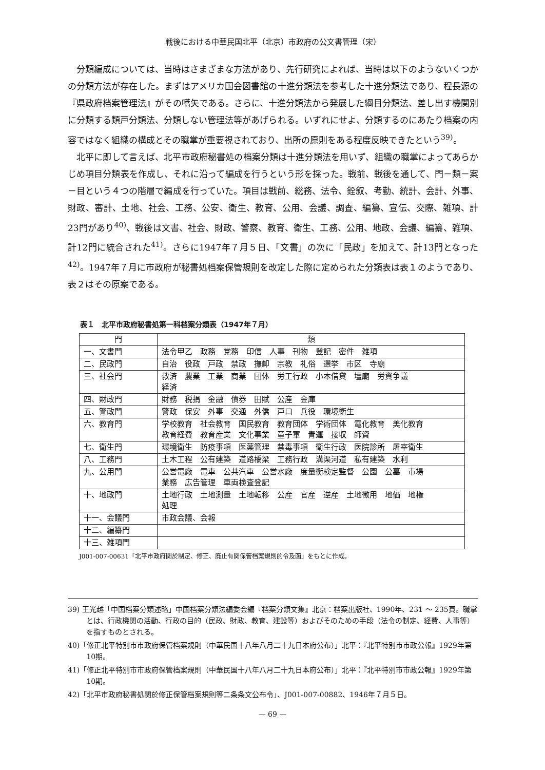戦後における中華民国北平（北京）市政府の公文書管理（宋）
分類編成については、当時はさまざまな方法があり、先行研究によれば、当時は以下のようないくつかの分類方法が存在した。まずはアメリカ国会図書館の十進分類法を参考した十進分類法であり、程長源の『県政府档案管理法』がその嚆矢である。さらに、十進分類法から発展した綱目分類法、差し出す機関別に分類する類戸分類法、分類しない管理法等があげられる。いずれにせよ、分類するのにあたり档案の内容ではなく組織の構成とその職掌が重要視されており、出所の原則をある程度反映できたという<sup>39)</sup>。
北平に即して言えば、北平市政府秘書処の档案分類は十進分類法を用いず、組織の職掌によってあらかじめ項目分類表を作成し、それに沿って編成を行うという形を採った。戦前、戦後を通して、門－類－案－目という４つの階層で編成を行っていた。項目は戦前、総務、法令、銓叙、考勤、統計、会計、外事、財政、審計、土地、社会、工務、公安、衛生、教育、公用、会議、調査、編纂、宣伝、交際、雑項、計23門があり<sup>40)</sup>、戦後は文書、社会、財政、警察、教育、衛生、工務、公用、地政、会議、編纂、雑項、計12門に統合された<sup>41)</sup>。さらに1947年７月５日、「文書」の次に「民政」を加えて、計13門となった<sup>42)</sup>。1947年７月に市政府が秘書処档案保管規則を改定した際に定められた分類表は表１のようであり、表２はその原案である。
表１　北平市政府秘書処第一科档案分類表（1947年７月）
| 門 | 類 |
| --- | --- |
| 一、文書門 | 法令甲乙 政務 党務 印信 人事 刊物 登記 密件 雑項 |
| 二、民政門 | 自治 役政 戸政 禁政 撫卹 宗教 礼俗 選挙 市区 寺廟 |
| 三、社会門 | 救済 農業 工業 商業 団体 労工行政 小本借貸 壇廟 労資争議 経済 |
| 四、財政門 | 財務 税捐 金融 債券 田賦 公産 金庫 |
| 五、警政門 | 警政 保安 外事 交通 外僑 戸口 兵役 環境衛生 |
| 六、教育門 | 学校教育 社会教育 国民教育 教育団体 学術団体 電化教育 美化教育 教育経費 教育産業 文化事業 童子軍 青運 接収 師資 |
| 七、衛生門 | 環境衛生 防疫事項 医薬管理 禁毒事項 衛生行政 医院診所 屠宰衛生 |
| 八、工務門 | 土木工程 公有建築 道路橋梁 工務行政 溝渠河道 私有建築 水利 |
| 九、公用門 | 公営電廠 電車 公共汽車 公営水廠 度量衡検定監督 公園 公墓 市場 業務 広告管理 車両検査登記 |
| 十、地政門 | 土地行政 土地測量 土地転移 公産 官産 逆産 土地徴用 地価 地権 処理 |
| 十一、会議門 | 市政会議、会報 |
| 十二、編纂門 | |
| 十三、雑項門 | |
J001-007-00631「北平市政府関於制定、修正、廃止有関保管档案規則的令及函」をもとに作成。
39) 王光越「中国档案分類述略」中国档案分類法編委会編『档案分類文集』北京：档案出版社、1990年、231 ～ 235頁。職掌とは、行政機関の活動、行政の目的（民政、財政、教育、建設等）およびそのための手段（法令の制定、経費、人事等）を指すものとされる。
40)「修正北平特別市市政府保管档案規則（中華民国十八年八月二十九日本府公布）」北平：『北平特別市市政公報』1929年第10期。
41)「修正北平特別市市政府保管档案規則（中華民国十八年八月二十九日本府公布）」北平：『北平特別市市政公報』1929年第10期。
42)「北平市政府秘書処関於修正保管档案規則等二条条文公布令」、J001-007-00882、1946年７月５日。
— 69 —